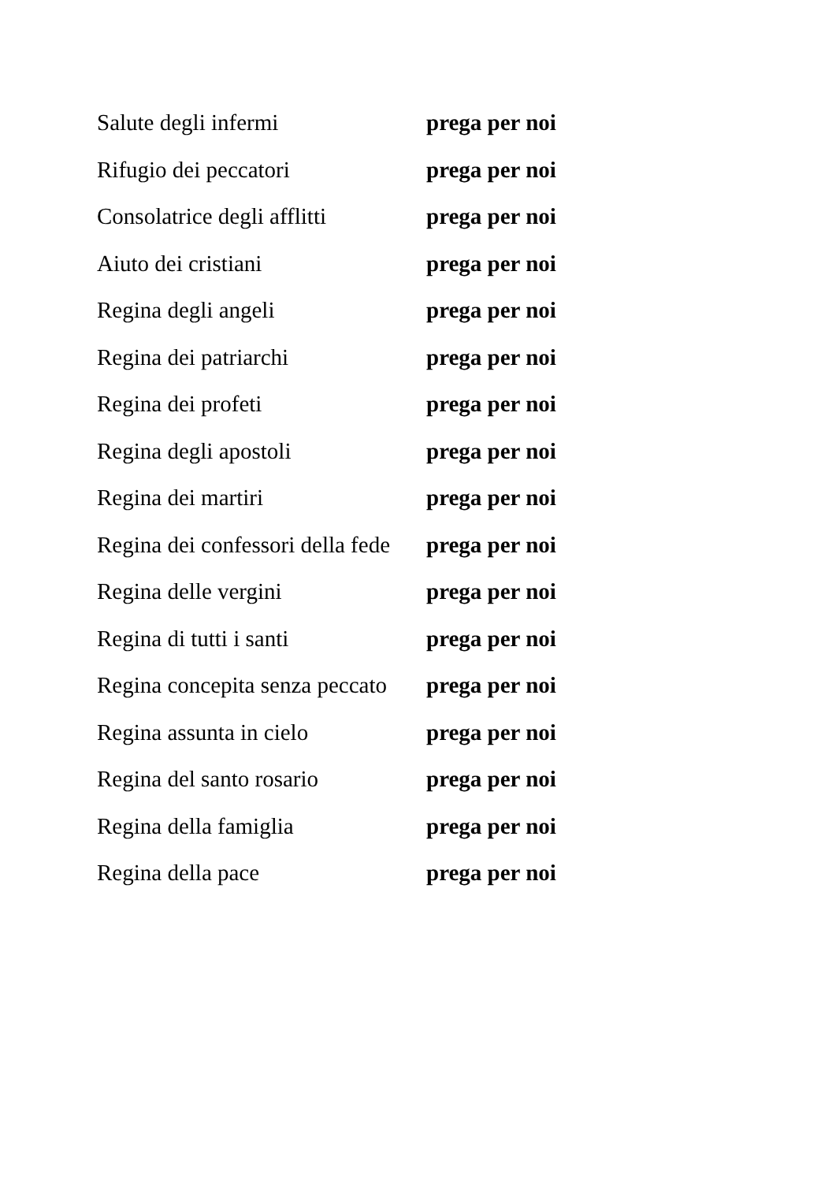Salute degli infermi prega per noi
Rifugio dei peccatori prega per noi
Consolatrice degli afflitti prega per noi
Aiuto dei cristiani prega per noi
Regina degli angeli prega per noi
Regina dei patriarchi prega per noi
Regina dei profeti prega per noi
Regina degli apostoli prega per noi
Regina dei martiri prega per noi
Regina dei confessori della fede prega per noi
Regina delle vergini prega per noi
Regina di tutti i santi prega per noi
Regina concepita senza peccato prega per noi
Regina assunta in cielo prega per noi
Regina del santo rosario prega per noi
Regina della famiglia prega per noi
Regina della pace prega per noi